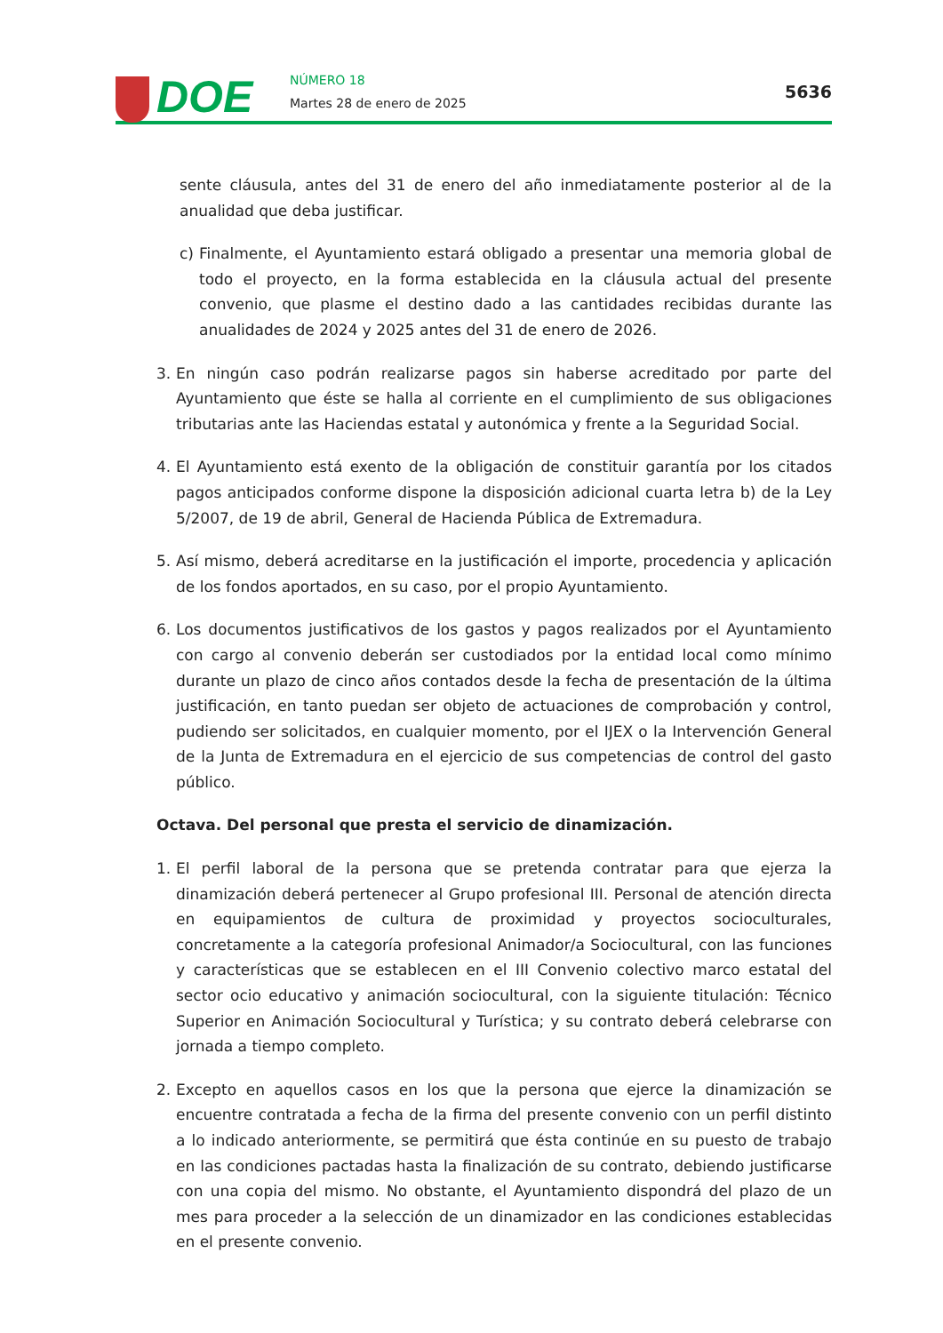DOE NÚMERO 18
Martes 28 de enero de 2025
5636
sente cláusula, antes del 31 de enero del año inmediatamente posterior al de la anualidad que deba justificar.
c) Finalmente, el Ayuntamiento estará obligado a presentar una memoria global de todo el proyecto, en la forma establecida en la cláusula actual del presente convenio, que plasme el destino dado a las cantidades recibidas durante las anualidades de 2024 y 2025 antes del 31 de enero de 2026.
3. En ningún caso podrán realizarse pagos sin haberse acreditado por parte del Ayuntamiento que éste se halla al corriente en el cumplimiento de sus obligaciones tributarias ante las Haciendas estatal y autonómica y frente a la Seguridad Social.
4. El Ayuntamiento está exento de la obligación de constituir garantía por los citados pagos anticipados conforme dispone la disposición adicional cuarta letra b) de la Ley 5/2007, de 19 de abril, General de Hacienda Pública de Extremadura.
5. Así mismo, deberá acreditarse en la justificación el importe, procedencia y aplicación de los fondos aportados, en su caso, por el propio Ayuntamiento.
6. Los documentos justificativos de los gastos y pagos realizados por el Ayuntamiento con cargo al convenio deberán ser custodiados por la entidad local como mínimo durante un plazo de cinco años contados desde la fecha de presentación de la última justificación, en tanto puedan ser objeto de actuaciones de comprobación y control, pudiendo ser solicitados, en cualquier momento, por el IJEX o la Intervención General de la Junta de Extremadura en el ejercicio de sus competencias de control del gasto público.
Octava. Del personal que presta el servicio de dinamización.
1. El perfil laboral de la persona que se pretenda contratar para que ejerza la dinamización deberá pertenecer al Grupo profesional III. Personal de atención directa en equipamientos de cultura de proximidad y proyectos socioculturales, concretamente a la categoría profesional Animador/a Sociocultural, con las funciones y características que se establecen en el III Convenio colectivo marco estatal del sector ocio educativo y animación sociocultural, con la siguiente titulación: Técnico Superior en Animación Sociocultural y Turística; y su contrato deberá celebrarse con jornada a tiempo completo.
2. Excepto en aquellos casos en los que la persona que ejerce la dinamización se encuentre contratada a fecha de la firma del presente convenio con un perfil distinto a lo indicado anteriormente, se permitirá que ésta continúe en su puesto de trabajo en las condiciones pactadas hasta la finalización de su contrato, debiendo justificarse con una copia del mismo. No obstante, el Ayuntamiento dispondrá del plazo de un mes para proceder a la selección de un dinamizador en las condiciones establecidas en el presente convenio.